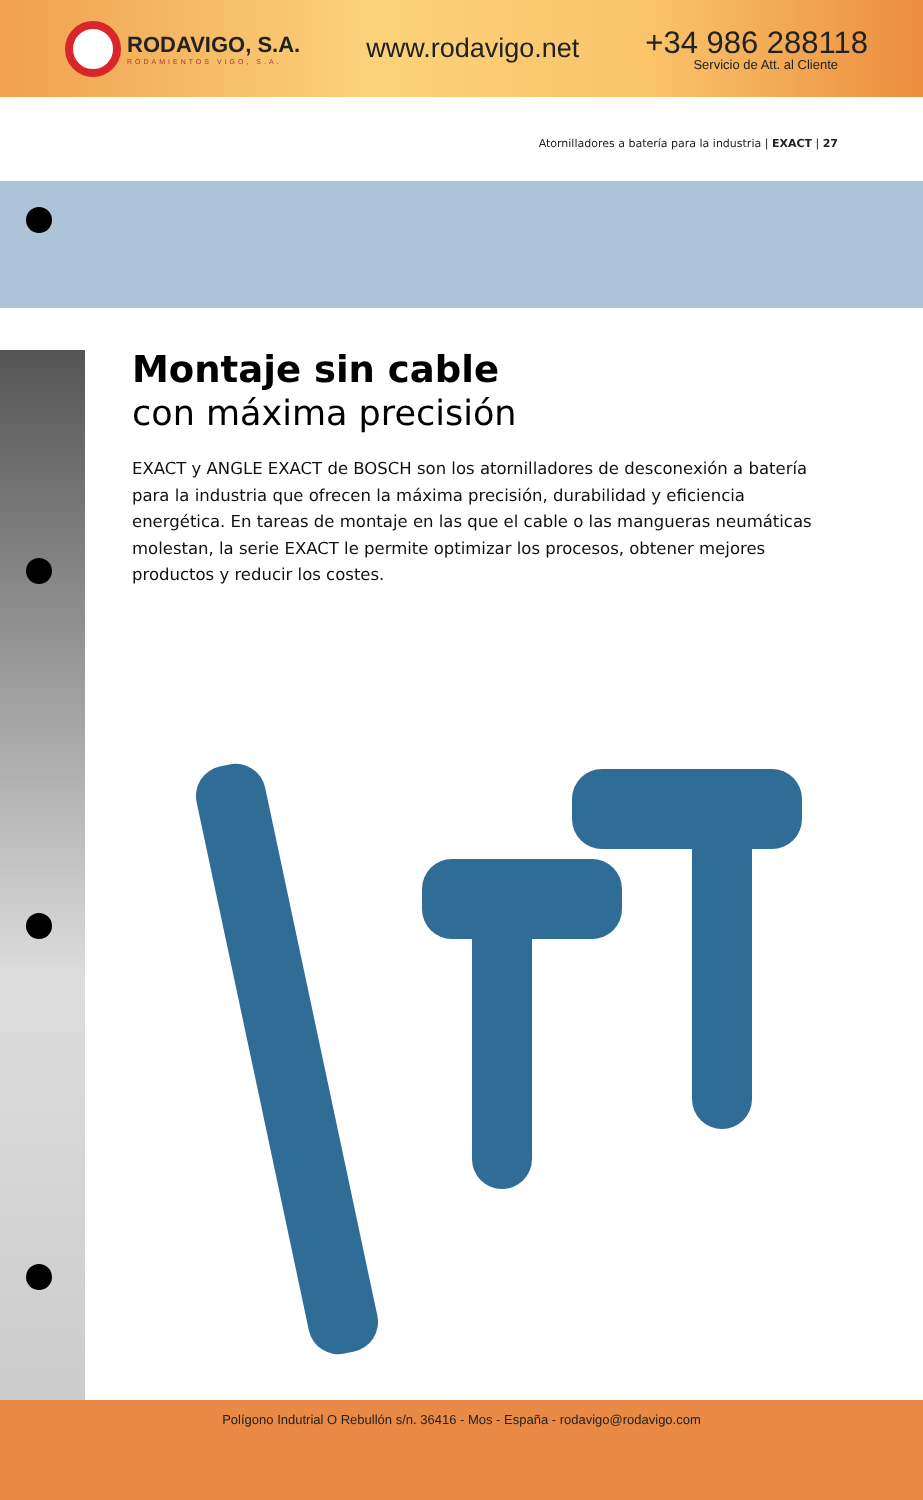RODAVIGO, S.A.
RODAMIENTOS VIGO, S.A.
www.rodavigo.net
+34 986 288118
Servicio de Att. al Cliente
Atornilladores a batería para la industria | EXACT | 27
Montaje sin cable
con máxima precisión
EXACT y ANGLE EXACT de BOSCH son los atornilladores de desconexión a batería para la industria que ofrecen la máxima precisión, durabilidad y eficiencia energética. En tareas de montaje en las que el cable o las mangueras neumáticas molestan, la serie EXACT le permite optimizar los procesos, obtener mejores productos y reducir los costes.
Polígono Indutrial O Rebullón s/n. 36416 - Mos - España - rodavigo@rodavigo.com